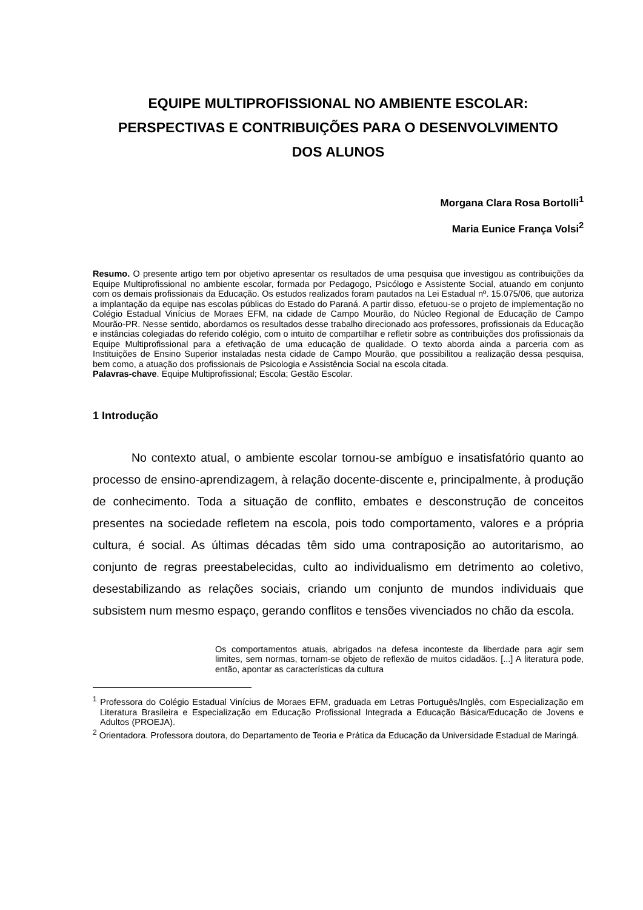EQUIPE MULTIPROFISSIONAL NO AMBIENTE ESCOLAR:
PERSPECTIVAS E CONTRIBUIÇÕES PARA O DESENVOLVIMENTO
DOS ALUNOS
Morgana Clara Rosa Bortolli<sup>1</sup>
Maria Eunice França Volsi<sup>2</sup>
Resumo. O presente artigo tem por objetivo apresentar os resultados de uma pesquisa que investigou as contribuições da Equipe Multiprofissional no ambiente escolar, formada por Pedagogo, Psicólogo e Assistente Social, atuando em conjunto com os demais profissionais da Educação. Os estudos realizados foram pautados na Lei Estadual nº. 15.075/06, que autoriza a implantação da equipe nas escolas públicas do Estado do Paraná. A partir disso, efetuou-se o projeto de implementação no Colégio Estadual Vinícius de Moraes EFM, na cidade de Campo Mourão, do Núcleo Regional de Educação de Campo Mourão-PR. Nesse sentido, abordamos os resultados desse trabalho direcionado aos professores, profissionais da Educação e instâncias colegiadas do referido colégio, com o intuito de compartilhar e refletir sobre as contribuições dos profissionais da Equipe Multiprofissional para a efetivação de uma educação de qualidade. O texto aborda ainda a parceria com as Instituições de Ensino Superior instaladas nesta cidade de Campo Mourão, que possibilitou a realização dessa pesquisa, bem como, a atuação dos profissionais de Psicologia e Assistência Social na escola citada.
Palavras-chave. Equipe Multiprofissional; Escola; Gestão Escolar.
1 Introdução
No contexto atual, o ambiente escolar tornou-se ambíguo e insatisfatório quanto ao processo de ensino-aprendizagem, à relação docente-discente e, principalmente, à produção de conhecimento. Toda a situação de conflito, embates e desconstrução de conceitos presentes na sociedade refletem na escola, pois todo comportamento, valores e a própria cultura, é social. As últimas décadas têm sido uma contraposição ao autoritarismo, ao conjunto de regras preestabelecidas, culto ao individualismo em detrimento ao coletivo, desestabilizando as relações sociais, criando um conjunto de mundos individuais que subsistem num mesmo espaço, gerando conflitos e tensões vivenciados no chão da escola.
Os comportamentos atuais, abrigados na defesa inconteste da liberdade para agir sem limites, sem normas, tornam-se objeto de reflexão de muitos cidadãos. [...] A literatura pode, então, apontar as características da cultura
<sup>1</sup> Professora do Colégio Estadual Vinícius de Moraes EFM, graduada em Letras Português/Inglês, com Especialização em Literatura Brasileira e Especialização em Educação Profissional Integrada a Educação Básica/Educação de Jovens e Adultos (PROEJA).
<sup>2</sup> Orientadora. Professora doutora, do Departamento de Teoria e Prática da Educação da Universidade Estadual de Maringá.